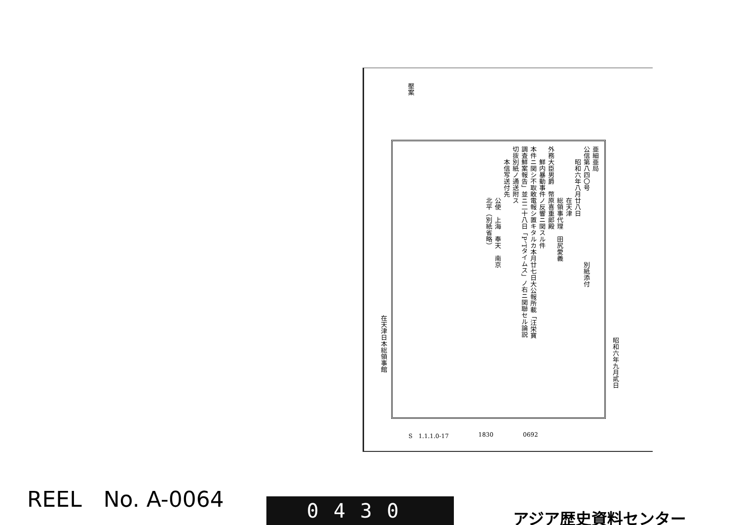壓案
亜細亜局
公信第八四〇号　　　　　　　　　　　別紙添付
　　昭和六年八月廿八日
　　　　　　　　在天津
　　　　　　　　総領事代理　田尻愛義
外務大臣男爵　幣原喜重郎殿
　　鮮内暴動事件ノ反響ニ関スル件
本件ニ関シ不取敢電報シ置キタルカ本月廿七日大公報所載「汪栄寶
調査鮮案報告」並ニ二十八日「P、Tタイムス」ノ右ニ関聯セル論説
切抜別紙ノ通送附ス
　　本信写送付先
　　　　　　　　公使　上海　奉天　南京
　　　　　　　　北平（別紙省略）
在天津日本総領事館
昭和六年九月貳日
S　1.1.1.0-17 1830 0692
REEL　No. A-0064
0430 アジア歴史資料センター